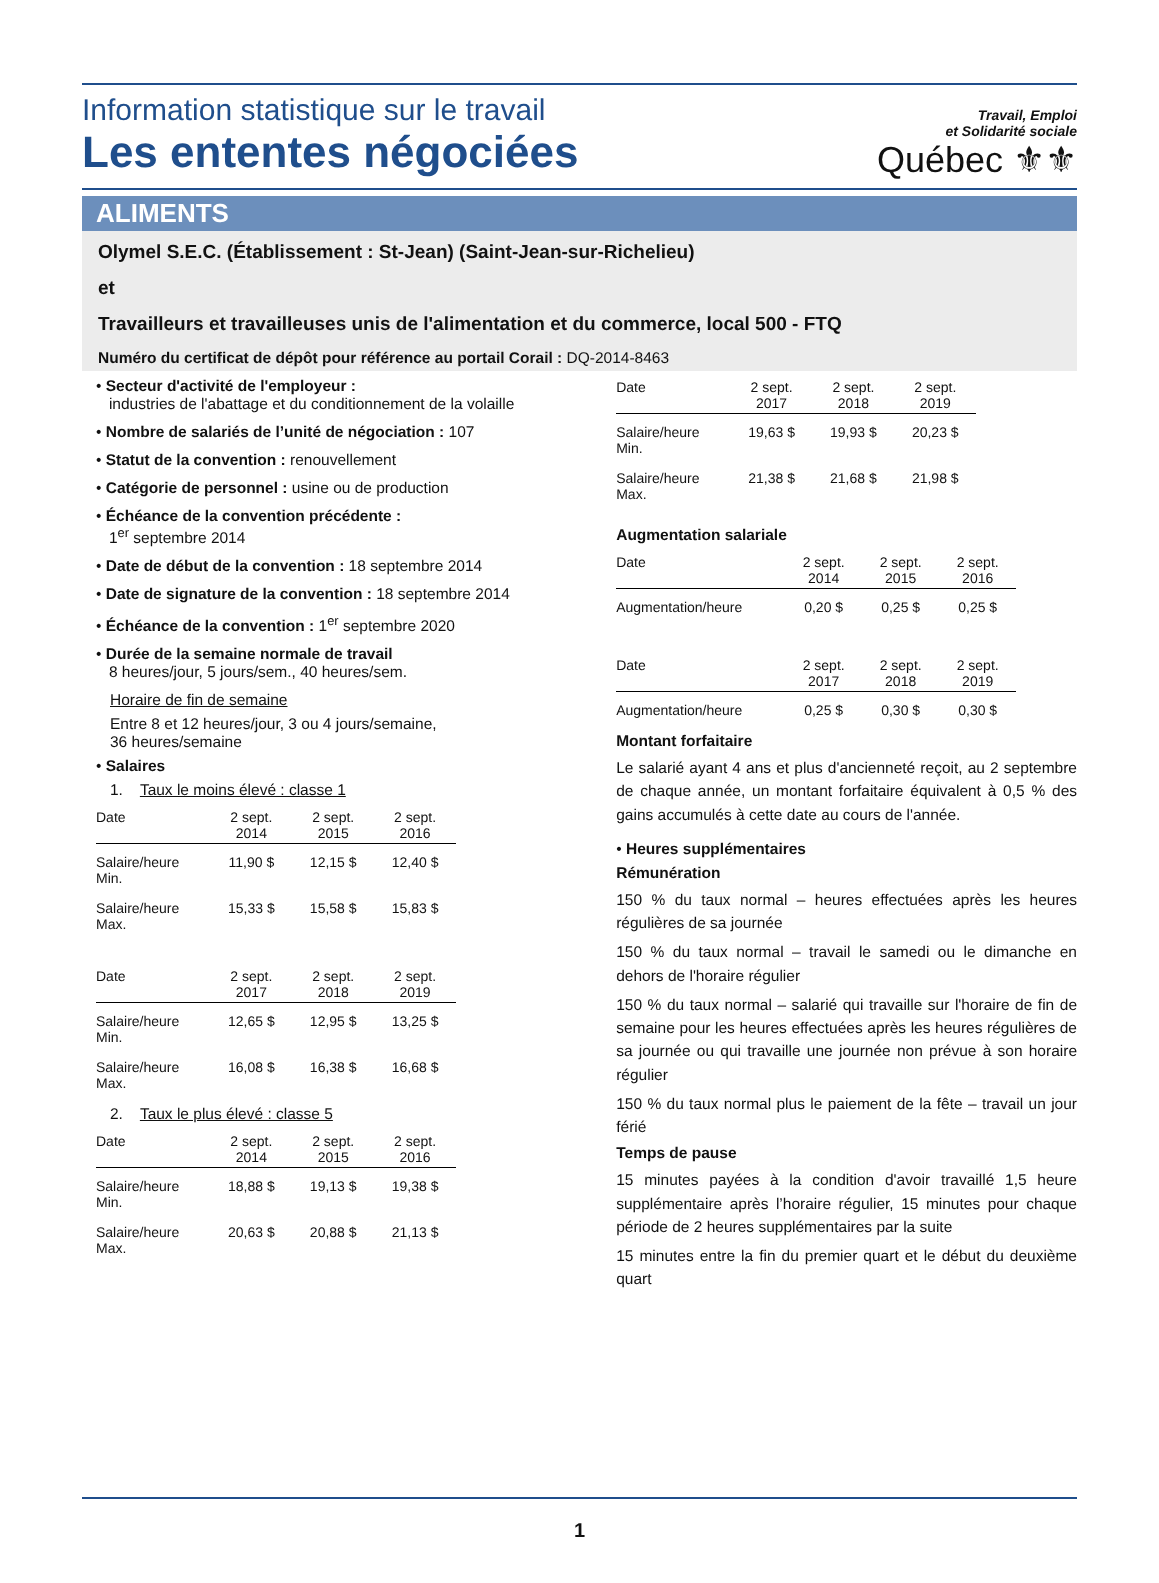Information statistique sur le travail
Les ententes négociées
Travail, Emploi
et Solidarité sociale
Québec ⚜⚜
ALIMENTS
Olymel S.E.C. (Établissement : St-Jean) (Saint-Jean-sur-Richelieu)
et
Travailleurs et travailleuses unis de l'alimentation et du commerce, local 500 - FTQ
Numéro du certificat de dépôt pour référence au portail Corail : DQ-2014-8463
• Secteur d'activité de l'employeur :
industries de l'abattage et du conditionnement de la volaille
• Nombre de salariés de l’unité de négociation : 107
• Statut de la convention : renouvellement
• Catégorie de personnel : usine ou de production
• Échéance de la convention précédente :
1<sup>er</sup> septembre 2014
• Date de début de la convention : 18 septembre 2014
• Date de signature de la convention : 18 septembre 2014
• Échéance de la convention : 1<sup>er</sup> septembre 2020
• Durée de la semaine normale de travail
8 heures/jour, 5 jours/sem., 40 heures/sem.
Horaire de fin de semaine
Entre 8 et 12 heures/jour, 3 ou 4 jours/semaine,
36 heures/semaine
• Salaires
1. Taux le moins élevé : classe 1
| Date | 2 sept. 2014 | 2 sept. 2015 | 2 sept. 2016 |
| --- | --- | --- | --- |
| Salaire/heure Min. | 11,90 $ | 12,15 $ | 12,40 $ |
| Salaire/heure Max. | 15,33 $ | 15,58 $ | 15,83 $ |
| Date | 2 sept. 2017 | 2 sept. 2018 | 2 sept. 2019 |
| --- | --- | --- | --- |
| Salaire/heure Min. | 12,65 $ | 12,95 $ | 13,25 $ |
| Salaire/heure Max. | 16,08 $ | 16,38 $ | 16,68 $ |
2. Taux le plus élevé : classe 5
| Date | 2 sept. 2014 | 2 sept. 2015 | 2 sept. 2016 |
| --- | --- | --- | --- |
| Salaire/heure Min. | 18,88 $ | 19,13 $ | 19,38 $ |
| Salaire/heure Max. | 20,63 $ | 20,88 $ | 21,13 $ |
| Date | 2 sept. 2017 | 2 sept. 2018 | 2 sept. 2019 |
| --- | --- | --- | --- |
| Salaire/heure Min. | 19,63 $ | 19,93 $ | 20,23 $ |
| Salaire/heure Max. | 21,38 $ | 21,68 $ | 21,98 $ |
Augmentation salariale
| Date | 2 sept. 2014 | 2 sept. 2015 | 2 sept. 2016 |
| --- | --- | --- | --- |
| Augmentation/heure | 0,20 $ | 0,25 $ | 0,25 $ |
| Date | 2 sept. 2017 | 2 sept. 2018 | 2 sept. 2019 |
| --- | --- | --- | --- |
| Augmentation/heure | 0,25 $ | 0,30 $ | 0,30 $ |
Montant forfaitaire
Le salarié ayant 4 ans et plus d'ancienneté reçoit, au 2 septembre de chaque année, un montant forfaitaire équivalent à 0,5 % des gains accumulés à cette date au cours de l'année.
• Heures supplémentaires
Rémunération
150 % du taux normal – heures effectuées après les heures régulières de sa journée
150 % du taux normal – travail le samedi ou le dimanche en dehors de l'horaire régulier
150 % du taux normal – salarié qui travaille sur l'horaire de fin de semaine pour les heures effectuées après les heures régulières de sa journée ou qui travaille une journée non prévue à son horaire régulier
150 % du taux normal plus le paiement de la fête – travail un jour férié
Temps de pause
15 minutes payées à la condition d'avoir travaillé 1,5 heure supplémentaire après l’horaire régulier, 15 minutes pour chaque période de 2 heures supplémentaires par la suite
15 minutes entre la fin du premier quart et le début du deuxième quart
1